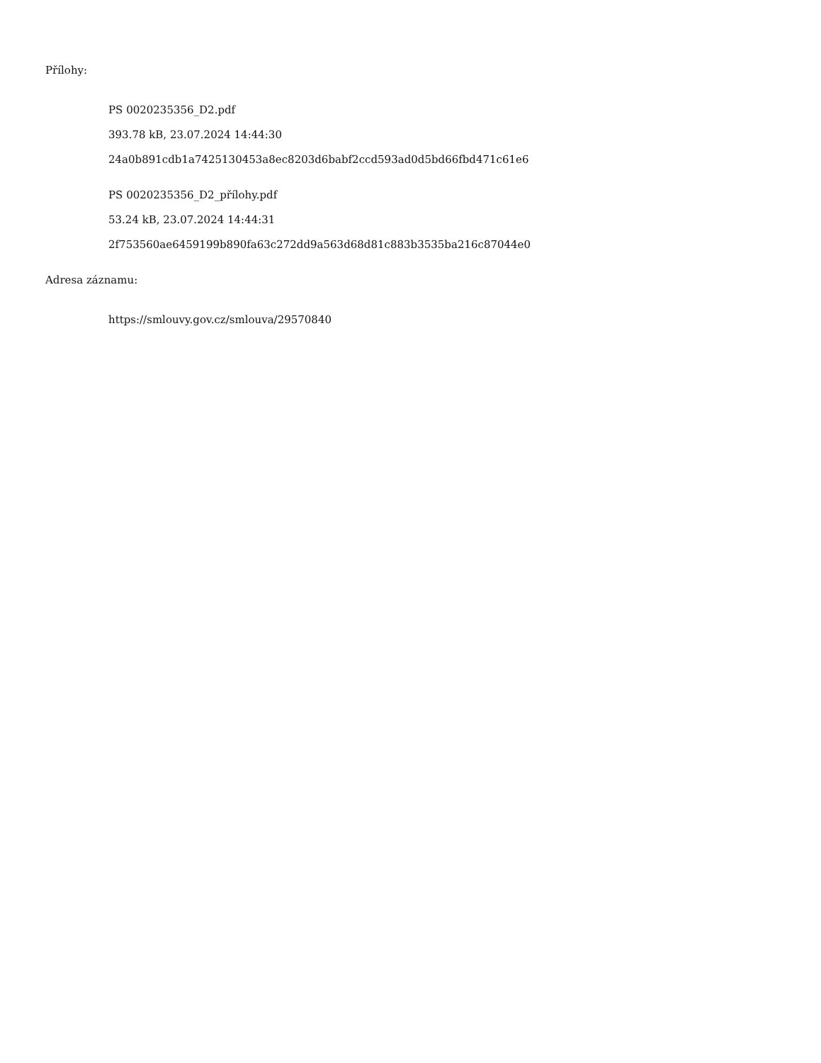Přílohy:
PS 0020235356_D2.pdf
393.78 kB, 23.07.2024 14:44:30
24a0b891cdb1a7425130453a8ec8203d6babf2ccd593ad0d5bd66fbd471c61e6
PS 0020235356_D2_přílohy.pdf
53.24 kB, 23.07.2024 14:44:31
2f753560ae6459199b890fa63c272dd9a563d68d81c883b3535ba216c87044e0
Adresa záznamu:
https://smlouvy.gov.cz/smlouva/29570840